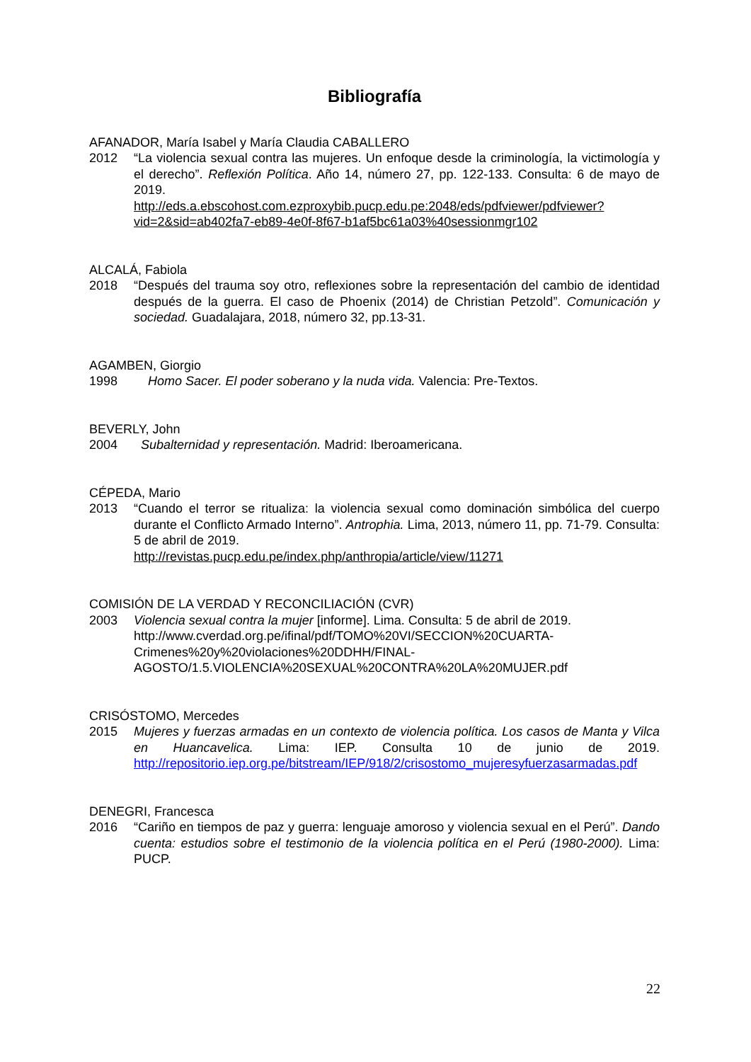Bibliografía
AFANADOR, María Isabel y María Claudia CABALLERO
2012 “La violencia sexual contra las mujeres. Un enfoque desde la criminología, la victimología y el derecho”. Reflexión Política. Año 14, número 27, pp. 122-133. Consulta: 6 de mayo de 2019.
http://eds.a.ebscohost.com.ezproxybib.pucp.edu.pe:2048/eds/pdfviewer/pdfviewer?vid=2&sid=ab402fa7-eb89-4e0f-8f67-b1af5bc61a03%40sessionmgr102
ALCALÁ, Fabiola
2018 “Después del trauma soy otro, reflexiones sobre la representación del cambio de identidad después de la guerra. El caso de Phoenix (2014) de Christian Petzold”. Comunicación y sociedad. Guadalajara, 2018, número 32, pp.13-31.
AGAMBEN, Giorgio
1998 Homo Sacer. El poder soberano y la nuda vida. Valencia: Pre-Textos.
BEVERLY, John
2004 Subalternidad y representación. Madrid: Iberoamericana.
CÉPEDA, Mario
2013 “Cuando el terror se ritualiza: la violencia sexual como dominación simbólica del cuerpo durante el Conflicto Armado Interno”. Antrophia. Lima, 2013, número 11, pp. 71-79. Consulta: 5 de abril de 2019.
http://revistas.pucp.edu.pe/index.php/anthropia/article/view/11271
COMISIÓN DE LA VERDAD Y RECONCILIACIÓN (CVR)
2003 Violencia sexual contra la mujer [informe]. Lima. Consulta: 5 de abril de 2019.
http://www.cverdad.org.pe/ifinal/pdf/TOMO%20VI/SECCION%20CUARTA-Crimenes%20y%20violaciones%20DDHH/FINAL-AGOSTO/1.5.VIOLENCIA%20SEXUAL%20CONTRA%20LA%20MUJER.pdf
CRISÓSTOMO, Mercedes
2015 Mujeres y fuerzas armadas en un contexto de violencia política. Los casos de Manta y Vilca en Huancavelica. Lima: IEP. Consulta 10 de junio de 2019. http://repositorio.iep.org.pe/bitstream/IEP/918/2/crisostomo_mujeresyfuerzasarmadas.pdf
DENEGRI, Francesca
2016 “Cariño en tiempos de paz y guerra: lenguaje amoroso y violencia sexual en el Perú”. Dando cuenta: estudios sobre el testimonio de la violencia política en el Perú (1980-2000). Lima: PUCP.
22